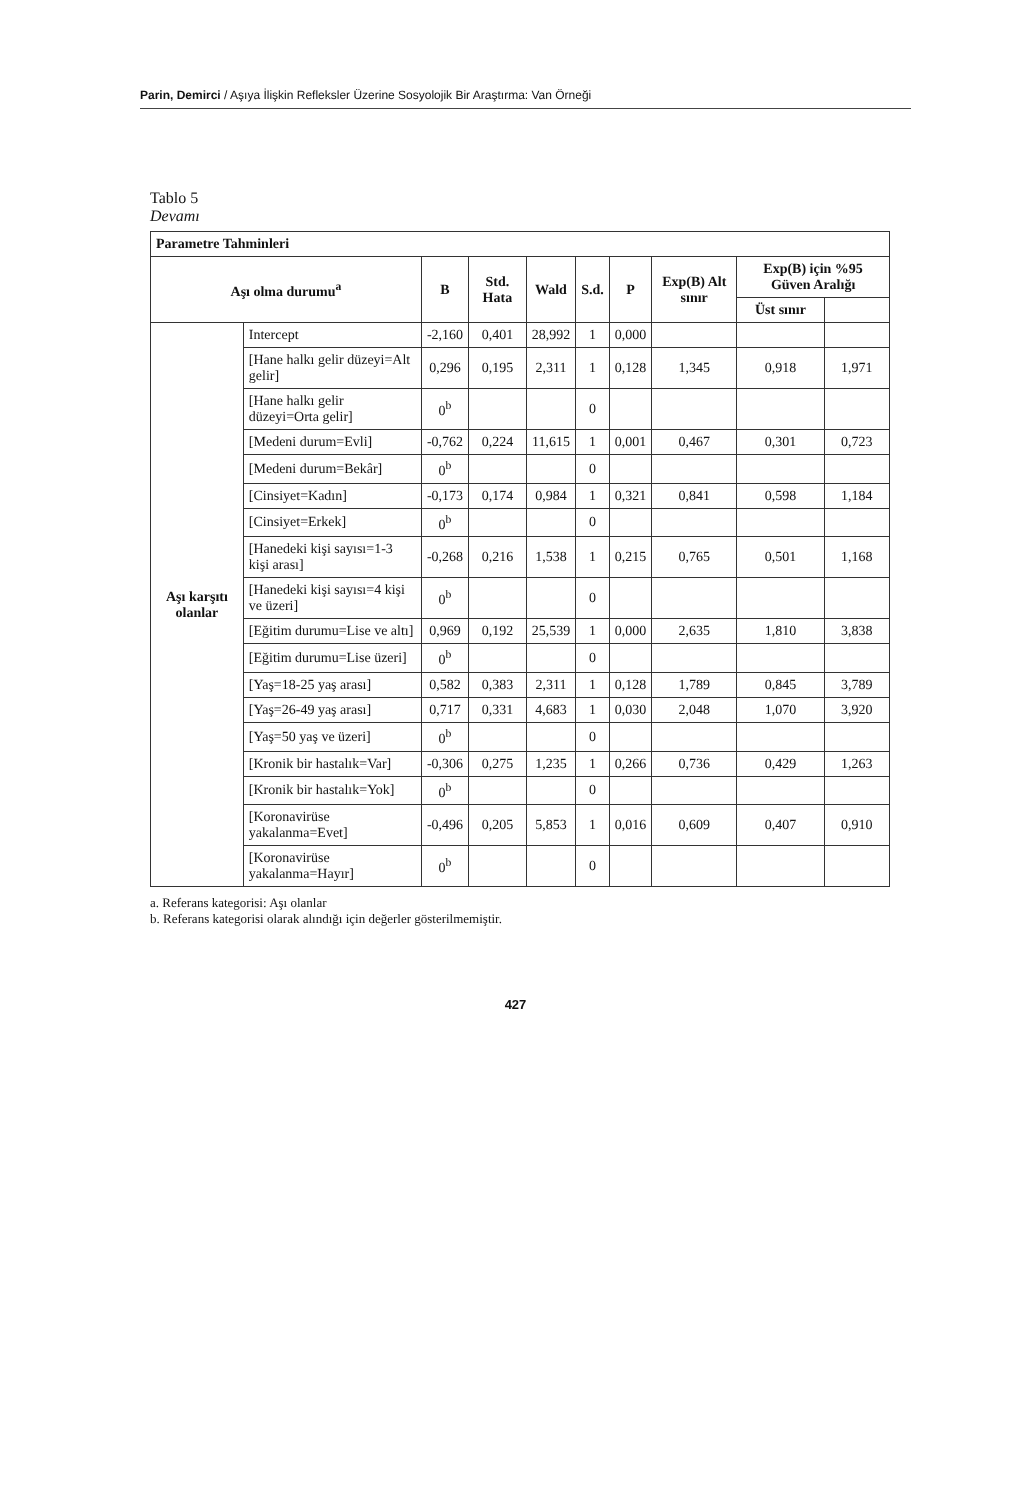Parin, Demirci / Aşıya İlişkin Refleksler Üzerine Sosyolojik Bir Araştırma: Van Örneği
Tablo 5
Devamı
| Parametre Tahminleri | | | | | | | | | |
| --- | --- | --- | --- | --- | --- | --- | --- | --- | --- |
| Aşı olma durumu<sup>a</sup> | | B | Std. Hata | Wald | S.d. | P | Exp(B) Alt sınır | Exp(B) için %95 Güven Aralığı | |
| | | | | | | | | Üst sınır | |
| Aşı karşıtı olanlar | Intercept | -2,160 | 0,401 | 28,992 | 1 | 0,000 | | | |
| | [Hane halkı gelir düzeyi=Alt gelir] | 0,296 | 0,195 | 2,311 | 1 | 0,128 | 1,345 | 0,918 | 1,971 |
| | [Hane halkı gelir düzeyi=Orta gelir] | 0<sup>b</sup> | | | 0 | | | | |
| | [Medeni durum=Evli] | -0,762 | 0,224 | 11,615 | 1 | 0,001 | 0,467 | 0,301 | 0,723 |
| | [Medeni durum=Bekâr] | 0<sup>b</sup> | | | 0 | | | | |
| | [Cinsiyet=Kadın] | -0,173 | 0,174 | 0,984 | 1 | 0,321 | 0,841 | 0,598 | 1,184 |
| | [Cinsiyet=Erkek] | 0<sup>b</sup> | | | 0 | | | | |
| | [Hanedeki kişi sayısı=1-3 kişi arası] | -0,268 | 0,216 | 1,538 | 1 | 0,215 | 0,765 | 0,501 | 1,168 |
| | [Hanedeki kişi sayısı=4 kişi ve üzeri] | 0<sup>b</sup> | | | 0 | | | | |
| | [Eğitim durumu=Lise ve altı] | 0,969 | 0,192 | 25,539 | 1 | 0,000 | 2,635 | 1,810 | 3,838 |
| | [Eğitim durumu=Lise üzeri] | 0<sup>b</sup> | | | 0 | | | | |
| | [Yaş=18-25 yaş arası] | 0,582 | 0,383 | 2,311 | 1 | 0,128 | 1,789 | 0,845 | 3,789 |
| | [Yaş=26-49 yaş arası] | 0,717 | 0,331 | 4,683 | 1 | 0,030 | 2,048 | 1,070 | 3,920 |
| | [Yaş=50 yaş ve üzeri] | 0<sup>b</sup> | | | 0 | | | | |
| | [Kronik bir hastalık=Var] | -0,306 | 0,275 | 1,235 | 1 | 0,266 | 0,736 | 0,429 | 1,263 |
| | [Kronik bir hastalık=Yok] | 0<sup>b</sup> | | | 0 | | | | |
| | [Koronavirüse yakalanma=Evet] | -0,496 | 0,205 | 5,853 | 1 | 0,016 | 0,609 | 0,407 | 0,910 |
| | [Koronavirüse yakalanma=Hayır] | 0<sup>b</sup> | | | 0 | | | | |
a. Referans kategorisi: Aşı olanlar
b. Referans kategorisi olarak alındığı için değerler gösterilmemiştir.
427